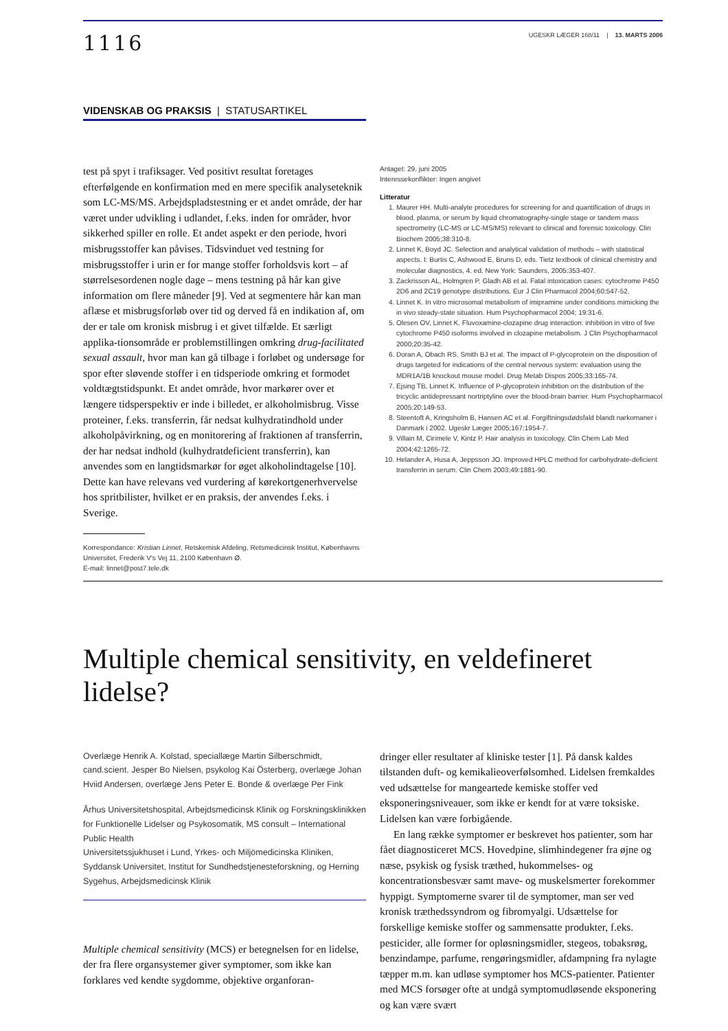1116
UGESKR LÆGER 168/11 | 13. MARTS 2006
VIDENSKAB OG PRAKSIS | STATUSARTIKEL
test på spyt i trafiksager. Ved positivt resultat foretages efterfølgende en konfirmation med en mere specifik analyseteknik som LC-MS/MS. Arbejdspladstestning er et andet område, der har været under udvikling i udlandet, f.eks. inden for områder, hvor sikkerhed spiller en rolle. Et andet aspekt er den periode, hvori misbrugsstoffer kan påvises. Tidsvinduet ved testning for misbrugsstoffer i urin er for mange stoffer forholdsvis kort – af størrelsesordenen nogle dage – mens testning på hår kan give information om flere måneder [9]. Ved at segmentere hår kan man aflæse et misbrugsforløb over tid og derved få en indikation af, om der er tale om kronisk misbrug i et givet tilfælde. Et særligt applika-tionsområde er problemstillingen omkring drug-facilitated sexual assault, hvor man kan gå tilbage i forløbet og undersøge for spor efter sløvende stoffer i en tidsperiode omkring et formodet voldtægtstidspunkt. Et andet område, hvor markører over et længere tidsperspektiv er inde i billedet, er alkoholmisbrug. Visse proteiner, f.eks. transferrin, får nedsat kulhydratindhold under alkoholpåvirkning, og en monitorering af fraktionen af transferrin, der har nedsat indhold (kulhydratdeficient transferrin), kan anvendes som en langtidsmarkør for øget alkoholindtagelse [10]. Dette kan have relevans ved vurdering af kørekortgenerhvervelse hos spritbilister, hvilket er en praksis, der anvendes f.eks. i Sverige.
Korrespondance: Kristian Linnet, Retskemisk Afdeling, Retsmedicinsk Institut, Københavns Universitet, Frederik V's Vej 11, 2100 København Ø.
E-mail: linnet@post7.tele.dk
Antaget: 29. juni 2005
Interessekonflikter: Ingen angivet
Litteratur
1. Maurer HH. Multi-analyte procedures for screening for and quantification of drugs in blood, plasma, or serum by liquid chromatography-single stage or tandem mass spectrometry (LC-MS or LC-MS/MS) relevant to clinical and forensic toxicology. Clin Biochem 2005;38:310-8.
2. Linnet K, Boyd JC. Selection and analytical validation of methods – with statistical aspects. I: Burtis C, Ashwood E, Bruns D, eds. Tietz textbook of clinical chemistry and molecular diagnostics, 4. ed. New York: Saunders, 2005:353-407.
3. Zackrisson AL, Holmgren P, Gladh AB et al. Fatal intoxication cases: cytochrome P450 2D6 and 2C19 genotype distributions. Eur J Clin Pharmacol 2004;60:547-52.
4. Linnet K. In vitro microsomal metabolism of imipramine under conditions mimicking the in vivo steady-state situation. Hum Psychopharmacol 2004; 19:31-6.
5. Olesen OV, Linnet K. Fluvoxamine-clozapine drug interaction: inhibition in vitro of five cytochrome P450 isoforms involved in clozapine metabolism. J Clin Psychopharmacol 2000;20:35-42.
6. Doran A, Obach RS, Smith BJ et al. The impact of P-glycoprotein on the disposition of drugs targeted for indications of the central nervous system: evaluation using the MDR1A/1B knockout mouse model. Drug Metab Dispos 2005;33:165-74.
7. Ejsing TB, Linnet K. Influence of P-glycoprotein inhibition on the distribution of the tricyclic antidepressant nortriptyline over the blood-brain barrier. Hum Psychopharmacol 2005;20:149-53.
8. Steentoft A, Kringsholm B, Hansen AC et al. Forgiftningsdødsfald blandt narkomaner i Danmark i 2002. Ugeskr Læger 2005;167:1954-7.
9. Villain M, Cirimele V, Kintz P. Hair analysis in toxicology. Clin Chem Lab Med 2004;42:1265-72.
10. Helander A, Husa A, Jeppsson JO. Improved HPLC method for carbohydrate-deficient transferrin in serum. Clin Chem 2003;49:1881-90.
Multiple chemical sensitivity, en veldefineret lidelse?
Overlæge Henrik A. Kolstad, speciallæge Martin Silberschmidt, cand.scient. Jesper Bo Nielsen, psykolog Kai Österberg, overlæge Johan Hviid Andersen, overlæge Jens Peter E. Bonde & overlæge Per Fink
Århus Universitetshospital, Arbejdsmedicinsk Klinik og Forskningsklinikken for Funktionelle Lidelser og Psykosomatik, MS consult – International Public Health
Universitetssjukhuset i Lund, Yrkes- och Miljömedicinska Kliniken,
Syddansk Universitet, Institut for Sundhedstjenesteforskning, og Herning Sygehus, Arbejdsmedicinsk Klinik
Multiple chemical sensitivity (MCS) er betegnelsen for en lidelse, der fra flere organsystemer giver symptomer, som ikke kan forklares ved kendte sygdomme, objektive organforan-
dringer eller resultater af kliniske tester [1]. På dansk kaldes tilstanden duft- og kemikalieoverfølsomhed. Lidelsen fremkaldes ved udsættelse for mangeartede kemiske stoffer ved eksponeringsniveauer, som ikke er kendt for at være toksiske. Lidelsen kan være forbigående.
En lang række symptomer er beskrevet hos patienter, som har fået diagnosticeret MCS. Hovedpine, slimhindegener fra øjne og næse, psykisk og fysisk træthed, hukommelses- og koncentrationsbesvær samt mave- og muskelsmerter forekommer hyppigt. Symptomerne svarer til de symptomer, man ser ved kronisk træthedssyndrom og fibromyalgi. Udsættelse for forskellige kemiske stoffer og sammensatte produkter, f.eks. pesticider, alle former for opløsningsmidler, stegeos, tobaksrøg, benzindampe, parfume, rengøringsmidler, afdampning fra nylagte tæpper m.m. kan udløse symptomer hos MCS-patienter. Patienter med MCS forsøger ofte at undgå symptomudløsende eksponering og kan være svært